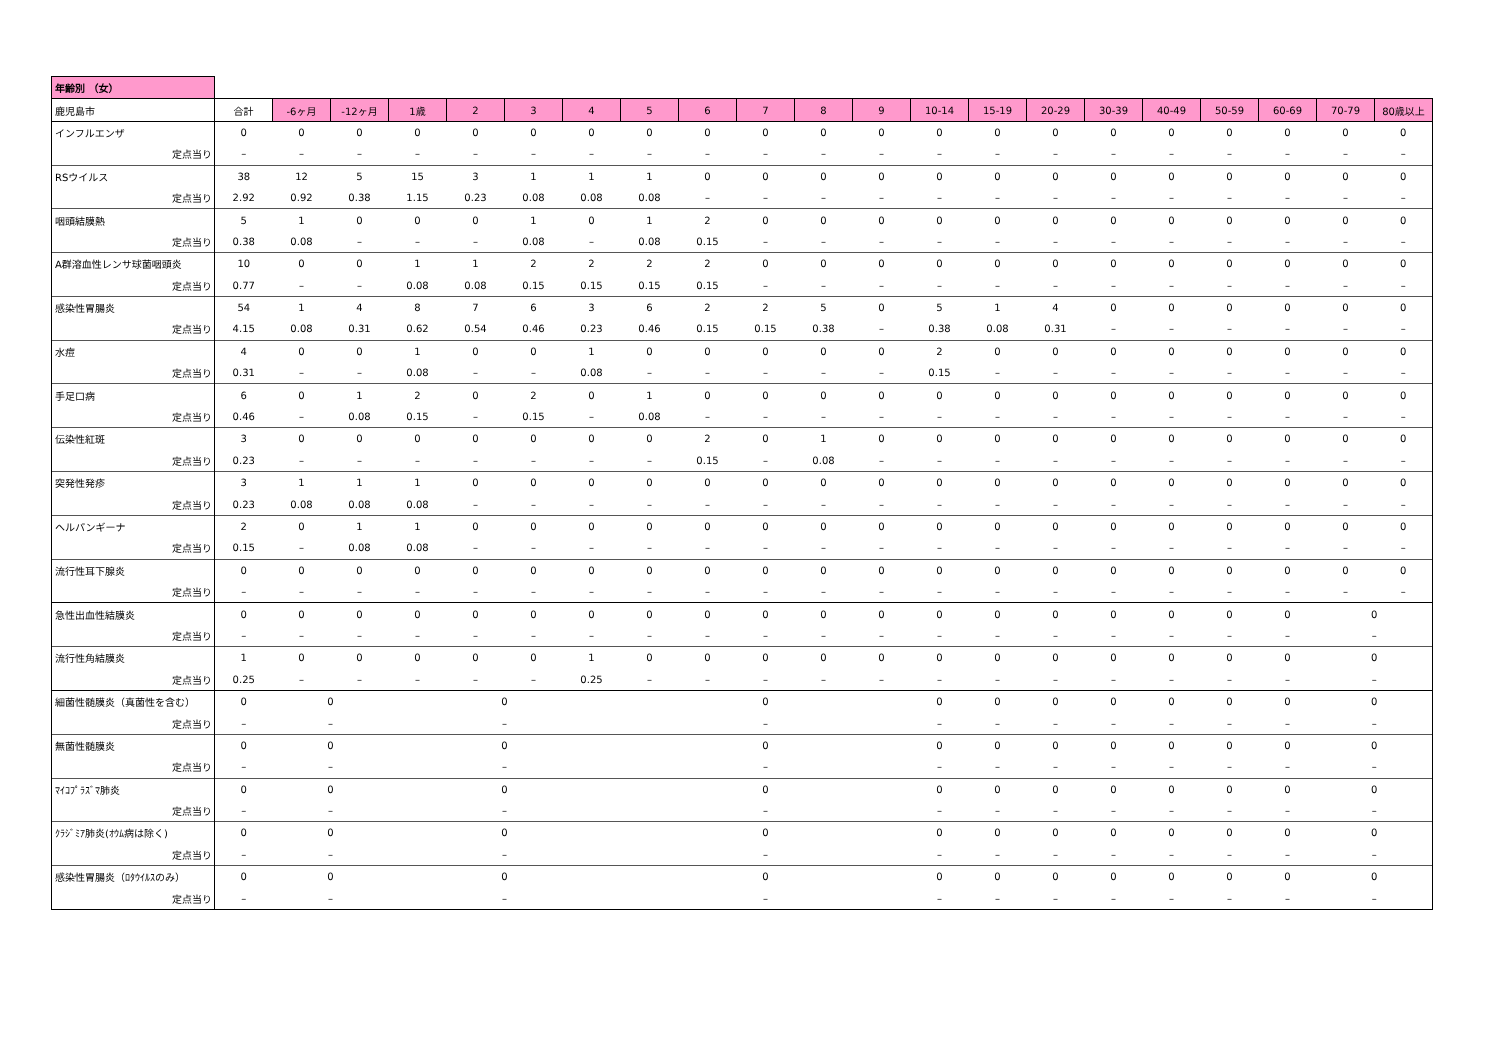| 年齢別 （女） | | | | | | | | | | | | | | | | | | | | | |
| 鹿児島市 | 合計 | -6ヶ月 | -12ヶ月 | 1歳 | 2 | 3 | 4 | 5 | 6 | 7 | 8 | 9 | 10-14 | 15-19 | 20-29 | 30-39 | 40-49 | 50-59 | 60-69 | 70-79 | 80歳以上 |
| インフルエンザ | 0 | 0 | 0 | 0 | 0 | 0 | 0 | 0 | 0 | 0 | 0 | 0 | 0 | 0 | 0 | 0 | 0 | 0 | 0 | 0 | 0 |
| 定点当り | – | – | – | – | – | – | – | – | – | – | – | – | – | – | – | – | – | – | – | – | – |
| RSウイルス | 38 | 12 | 5 | 15 | 3 | 1 | 1 | 1 | 0 | 0 | 0 | 0 | 0 | 0 | 0 | 0 | 0 | 0 | 0 | 0 | 0 |
| 定点当り | 2.92 | 0.92 | 0.38 | 1.15 | 0.23 | 0.08 | 0.08 | 0.08 | – | – | – | – | – | – | – | – | – | – | – | – | – |
| 咽頭結膜熱 | 5 | 1 | 0 | 0 | 0 | 1 | 0 | 1 | 2 | 0 | 0 | 0 | 0 | 0 | 0 | 0 | 0 | 0 | 0 | 0 | 0 |
| 定点当り | 0.38 | 0.08 | – | – | – | 0.08 | – | 0.08 | 0.15 | – | – | – | – | – | – | – | – | – | – | – | – |
| A群溶血性レンサ球菌咽頭炎 | 10 | 0 | 0 | 1 | 1 | 2 | 2 | 2 | 2 | 0 | 0 | 0 | 0 | 0 | 0 | 0 | 0 | 0 | 0 | 0 | 0 |
| 定点当り | 0.77 | – | – | 0.08 | 0.08 | 0.15 | 0.15 | 0.15 | 0.15 | – | – | – | – | – | – | – | – | – | – | – | – |
| 感染性胃腸炎 | 54 | 1 | 4 | 8 | 7 | 6 | 3 | 6 | 2 | 2 | 5 | 0 | 5 | 1 | 4 | 0 | 0 | 0 | 0 | 0 | 0 |
| 定点当り | 4.15 | 0.08 | 0.31 | 0.62 | 0.54 | 0.46 | 0.23 | 0.46 | 0.15 | 0.15 | 0.38 | – | 0.38 | 0.08 | 0.31 | – | – | – | – | – | – |
| 水痘 | 4 | 0 | 0 | 1 | 0 | 0 | 1 | 0 | 0 | 0 | 0 | 0 | 2 | 0 | 0 | 0 | 0 | 0 | 0 | 0 | 0 |
| 定点当り | 0.31 | – | – | 0.08 | – | – | 0.08 | – | – | – | – | – | 0.15 | – | – | – | – | – | – | – | – |
| 手足口病 | 6 | 0 | 1 | 2 | 0 | 2 | 0 | 1 | 0 | 0 | 0 | 0 | 0 | 0 | 0 | 0 | 0 | 0 | 0 | 0 | 0 |
| 定点当り | 0.46 | – | 0.08 | 0.15 | – | 0.15 | – | 0.08 | – | – | – | – | – | – | – | – | – | – | – | – | – |
| 伝染性紅斑 | 3 | 0 | 0 | 0 | 0 | 0 | 0 | 0 | 2 | 0 | 1 | 0 | 0 | 0 | 0 | 0 | 0 | 0 | 0 | 0 | 0 |
| 定点当り | 0.23 | – | – | – | – | – | – | – | 0.15 | – | 0.08 | – | – | – | – | – | – | – | – | – | – |
| 突発性発疹 | 3 | 1 | 1 | 1 | 0 | 0 | 0 | 0 | 0 | 0 | 0 | 0 | 0 | 0 | 0 | 0 | 0 | 0 | 0 | 0 | 0 |
| 定点当り | 0.23 | 0.08 | 0.08 | 0.08 | – | – | – | – | – | – | – | – | – | – | – | – | – | – | – | – | – |
| ヘルパンギーナ | 2 | 0 | 1 | 1 | 0 | 0 | 0 | 0 | 0 | 0 | 0 | 0 | 0 | 0 | 0 | 0 | 0 | 0 | 0 | 0 | 0 |
| 定点当り | 0.15 | – | 0.08 | 0.08 | – | – | – | – | – | – | – | – | – | – | – | – | – | – | – | – | – |
| 流行性耳下腺炎 | 0 | 0 | 0 | 0 | 0 | 0 | 0 | 0 | 0 | 0 | 0 | 0 | 0 | 0 | 0 | 0 | 0 | 0 | 0 | 0 | 0 |
| 定点当り | – | – | – | – | – | – | – | – | – | – | – | – | – | – | – | – | – | – | – | – | – |
| 急性出血性結膜炎 | 0 | 0 | 0 | 0 | 0 | 0 | 0 | 0 | 0 | 0 | 0 | 0 | 0 | 0 | 0 | 0 | 0 | 0 | 0 | 0 | |
| 定点当り | – | – | – | – | – | – | – | – | – | – | – | – | – | – | – | – | – | – | – | – | |
| 流行性角結膜炎 | 1 | 0 | 0 | 0 | 0 | 0 | 1 | 0 | 0 | 0 | 0 | 0 | 0 | 0 | 0 | 0 | 0 | 0 | 0 | 0 | |
| 定点当り | 0.25 | – | – | – | – | – | 0.25 | – | – | – | – | – | – | – | – | – | – | – | – | – | |
| 細菌性髄膜炎（真菌性を含む） | 0 | 0 | | 0 | | | | 0 | | | | | 0 | 0 | 0 | 0 | 0 | 0 | 0 | 0 | |
| 定点当り | – | – | | – | | | | – | | | | | – | – | – | – | – | – | – | – | |
| 無菌性髄膜炎 | 0 | 0 | | 0 | | | | 0 | | | | | 0 | 0 | 0 | 0 | 0 | 0 | 0 | 0 | |
| 定点当り | – | – | | – | | | | – | | | | | – | – | – | – | – | – | – | – | |
| ﾏｲｺﾌﾟﾗｽﾞﾏ肺炎 | 0 | 0 | | 0 | | | | 0 | | | | | 0 | 0 | 0 | 0 | 0 | 0 | 0 | 0 | |
| 定点当り | – | – | | – | | | | – | | | | | – | – | – | – | – | – | – | – | |
| ｸﾗｼﾞﾐｱ肺炎(ｵｳﾑ病は除く) | 0 | 0 | | 0 | | | | 0 | | | | | 0 | 0 | 0 | 0 | 0 | 0 | 0 | 0 | |
| 定点当り | – | – | | – | | | | – | | | | | – | – | – | – | – | – | – | – | |
| 感染性胃腸炎（ﾛﾀｳｲﾙｽのみ） | 0 | 0 | | 0 | | | | 0 | | | | | 0 | 0 | 0 | 0 | 0 | 0 | 0 | 0 | |
| 定点当り | – | – | | – | | | | – | | | | | – | – | – | – | – | – | – | – | |